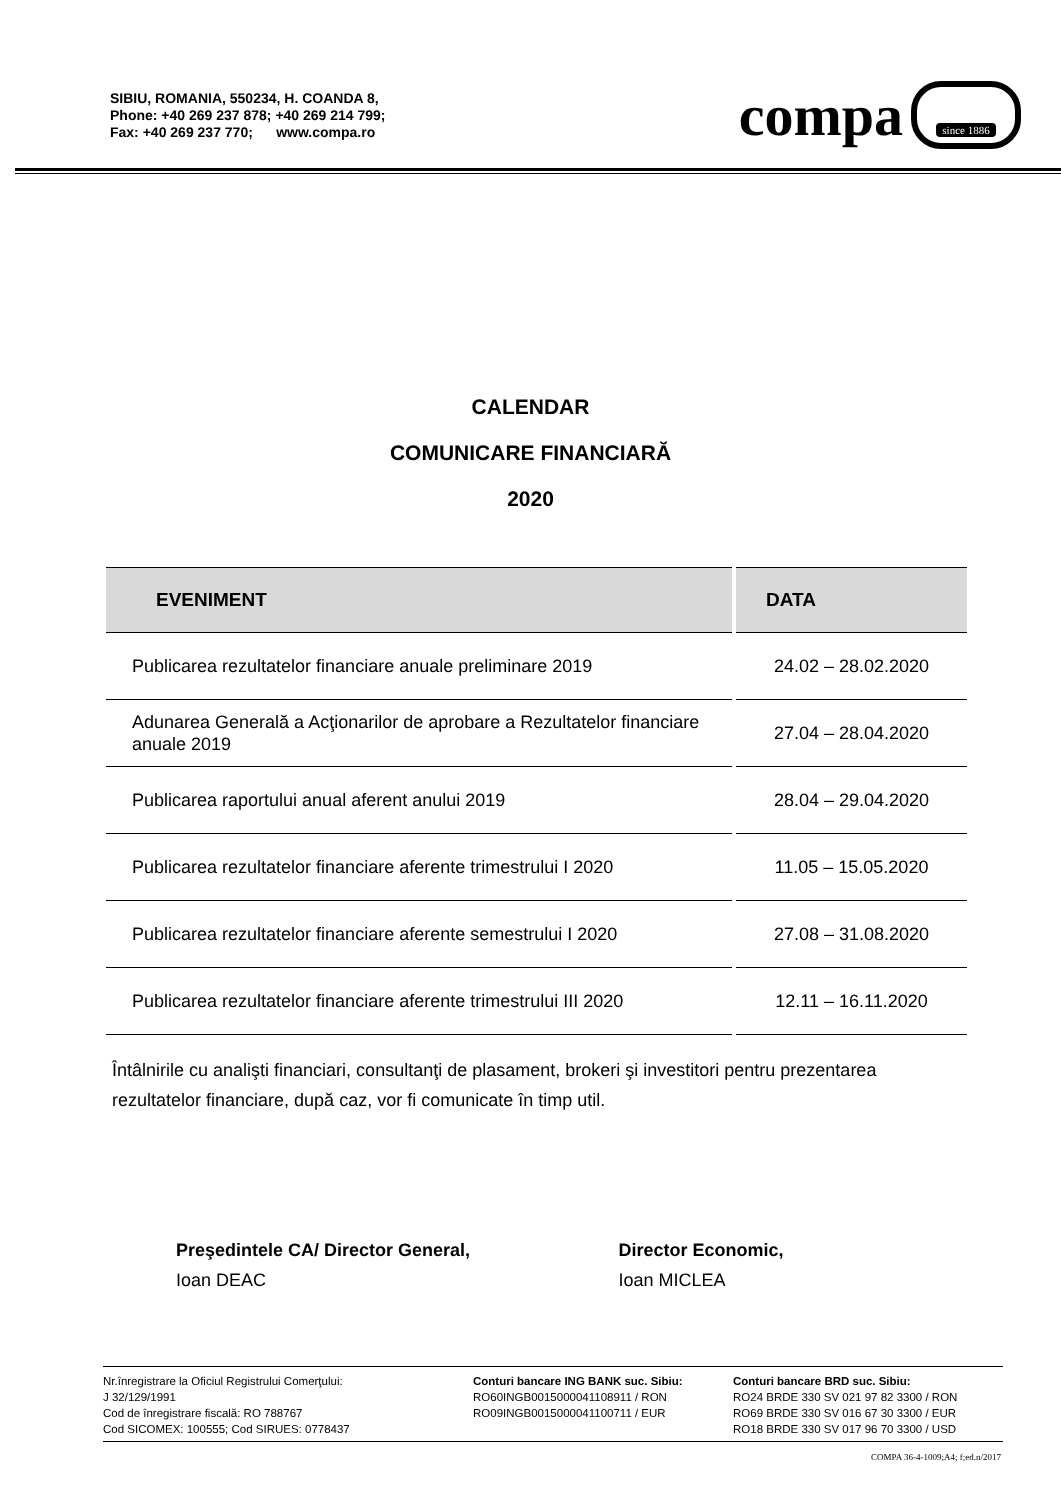SIBIU, ROMANIA, 550234, H. COANDA 8,
Phone: +40 269 237 878; +40 269 214 799;
Fax: +40 269 237 770; www.compa.ro
compa
since 1886
CALENDAR
COMUNICARE FINANCIARĂ
2020
| EVENIMENT | DATA |
| --- | --- |
| Publicarea rezultatelor financiare anuale preliminare 2019 | 24.02 – 28.02.2020 |
| Adunarea Generală a Acţionarilor de aprobare a Rezultatelor financiare anuale 2019 | 27.04 – 28.04.2020 |
| Publicarea raportului anual aferent anului 2019 | 28.04 – 29.04.2020 |
| Publicarea rezultatelor financiare aferente trimestrului I 2020 | 11.05 – 15.05.2020 |
| Publicarea rezultatelor financiare aferente semestrului I 2020 | 27.08 – 31.08.2020 |
| Publicarea rezultatelor financiare aferente trimestrului III 2020 | 12.11 – 16.11.2020 |
Întâlnirile cu analişti financiari, consultanţi de plasament, brokeri şi investitori pentru prezentarea rezultatelor financiare, după caz, vor fi comunicate în timp util.
Preşedintele CA/ Director General,
Ioan DEAC
Director Economic,
Ioan MICLEA
Nr.înregistrare la Oficiul Registrului Comerţului:
J 32/129/1991
Cod de înregistrare fiscală: RO 788767
Cod SICOMEX: 100555; Cod SIRUES: 0778437
Conturi bancare ING BANK suc. Sibiu:
RO60INGB0015000041108911 / RON
RO09INGB0015000041100711 / EUR
Conturi bancare BRD suc. Sibiu:
RO24 BRDE 330 SV 021 97 82 3300 / RON
RO69 BRDE 330 SV 016 67 30 3300 / EUR
RO18 BRDE 330 SV 017 96 70 3300 / USD
COMPA 36-4-1009;A4; f;ed.n/2017